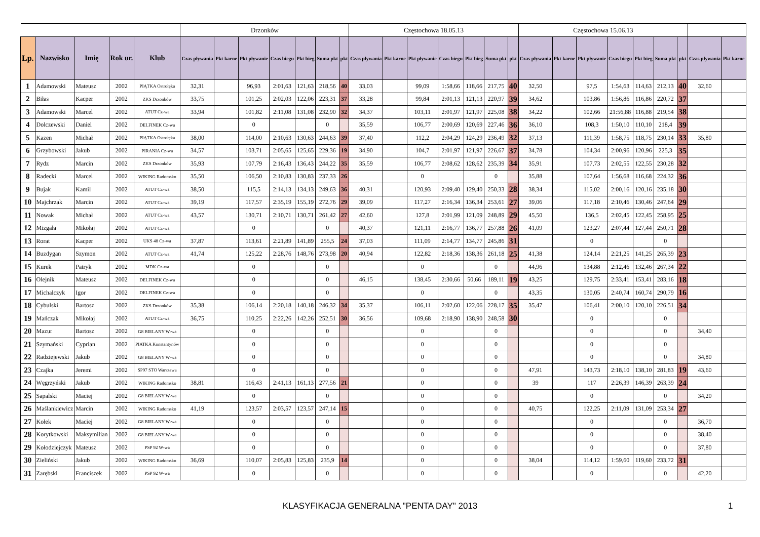| | | | | | Drzonków | | | | | | | Częstochowa 18.05.13 | | | | | | | Częstochowa 15.06.13 | | | | | | | | |
| Lp. | Nazwisko | Imię | Rok ur. | Klub | Czas pływania | Pkt karne | Pkt pływanie | Czas biegu | Pkt bieg | Suma pkt | pkt | Czas pływania | Pkt karne | Pkt pływanie | Czas biegu | Pkt bieg | Suma pkt | pkt | Czas pływania | Pkt karne | Pkt pływanie | Czas biegu | Pkt bieg | Suma pkt | pkt | Czas pływania | Pkt karne |
| 1 | Adamowski | Mateusz | 2002 | PIĄTKA Ostrołęka | 32,31 | | 96,93 | 2:01,63 | 121,63 | 218,56 | 40 | 33,03 | | 99,09 | 1:58,66 | 118,66 | 217,75 | 40 | 32,50 | | 97,5 | 1:54,63 | 114,63 | 212,13 | 40 | 32,60 | |
| 2 | Biłas | Kacper | 2002 | ZKS Drzonków | 33,75 | | 101,25 | 2:02,03 | 122,06 | 223,31 | 37 | 33,28 | | 99,84 | 2:01,13 | 121,13 | 220,97 | 39 | 34,62 | | 103,86 | 1:56,86 | 116,86 | 220,72 | 37 | | |
| 3 | Adamowski | Marcel | 2002 | ATUT Cz-wa | 33,94 | | 101,82 | 2:11,08 | 131,08 | 232,90 | 32 | 34,37 | | 103,11 | 2:01,97 | 121,97 | 225,08 | 38 | 34,22 | | 102,66 | 21:56,88 | 116,88 | 219,54 | 38 | | |
| 4 | Dolczewski | Daniel | 2002 | DELFINEK Cz-wa | | | 0 | | | 0 | | 35,59 | | 106,77 | 2:00,69 | 120,69 | 227,46 | 36 | 36,10 | | 108,3 | 1:50,10 | 110,10 | 218,4 | 39 | | |
| 5 | Kazen | Michał | 2002 | PIĄTKA Ostrołęka | 38,00 | | 114,00 | 2:10,63 | 130,63 | 244,63 | 39 | 37,40 | | 112,2 | 2:04,29 | 124,29 | 236,49 | 32 | 37,13 | | 111,39 | 1:58,75 | 118,75 | 230,14 | 33 | 35,80 | |
| 6 | Grzybowski | Jakub | 2002 | PIRANIA Cz-wa | 34,57 | | 103,71 | 2:05,65 | 125,65 | 229,36 | 19 | 34,90 | | 104,7 | 2:01,97 | 121,97 | 226,67 | 37 | 34,78 | | 104,34 | 2:00,96 | 120,96 | 225,3 | 35 | | |
| 7 | Rydz | Marcin | 2002 | ZKS Drzonków | 35,93 | | 107,79 | 2:16,43 | 136,43 | 244,22 | 35 | 35,59 | | 106,77 | 2:08,62 | 128,62 | 235,39 | 34 | 35,91 | | 107,73 | 2:02,55 | 122,55 | 230,28 | 32 | | |
| 8 | Radecki | Marcel | 2002 | WIKING Radomsko | 35,50 | | 106,50 | 2:10,83 | 130,83 | 237,33 | 26 | | | 0 | | | 0 | | 35,88 | | 107,64 | 1:56,68 | 116,68 | 224,32 | 36 | | |
| 9 | Bujak | Kamil | 2002 | ATUT Cz-wa | 38,50 | | 115,5 | 2:14,13 | 134,13 | 249,63 | 36 | 40,31 | | 120,93 | 2:09,40 | 129,40 | 250,33 | 28 | 38,34 | | 115,02 | 2:00,16 | 120,16 | 235,18 | 30 | | |
| 10 | Majchrzak | Marcin | 2002 | ATUT Cz-wa | 39,19 | | 117,57 | 2:35,19 | 155,19 | 272,76 | 29 | 39,09 | | 117,27 | 2:16,34 | 136,34 | 253,61 | 27 | 39,06 | | 117,18 | 2:10,46 | 130,46 | 247,64 | 29 | | |
| 11 | Nowak | Michał | 2002 | ATUT Cz-wa | 43,57 | | 130,71 | 2:10,71 | 130,71 | 261,42 | 27 | 42,60 | | 127,8 | 2:01,99 | 121,09 | 248,89 | 29 | 45,50 | | 136,5 | 2:02,45 | 122,45 | 258,95 | 25 | | |
| 12 | Mizgała | Mikołaj | 2002 | ATUT Cz-wa | | | 0 | | | 0 | | 40,37 | | 121,11 | 2:16,77 | 136,77 | 257,88 | 26 | 41,09 | | 123,27 | 2:07,44 | 127,44 | 250,71 | 28 | | |
| 13 | Rorat | Kacper | 2002 | UKS 48 Cz-wa | 37,87 | | 113,61 | 2:21,89 | 141,89 | 255,5 | 24 | 37,03 | | 111,09 | 2:14,77 | 134,77 | 245,86 | 31 | | | 0 | | | 0 | | | |
| 14 | Buzdygan | Szymon | 2002 | ATUT Cz-wa | 41,74 | | 125,22 | 2:28,76 | 148,76 | 273,98 | 20 | 40,94 | | 122,82 | 2:18,36 | 138,36 | 261,18 | 25 | 41,38 | | 124,14 | 2:21,25 | 141,25 | 265,39 | 23 | | |
| 15 | Kurek | Patryk | 2002 | MDK Cz-wa | | | 0 | | | 0 | | | | 0 | | | 0 | | 44,96 | | 134,88 | 2:12,46 | 132,46 | 267,34 | 22 | | |
| 16 | Olejnik | Mateusz | 2002 | DELFINEK Cz-wa | | | 0 | | | 0 | | 46,15 | | 138,45 | 2:30,66 | 50,66 | 189,11 | 19 | 43,25 | | 129,75 | 2:33,41 | 153,41 | 283,16 | 18 | | |
| 17 | Michalczyk | Igor | 2002 | DELFINEK Cz-wa | | | 0 | | | 0 | | | | 0 | | | 0 | | 43,35 | | 130,05 | 2:40,74 | 160,74 | 290,79 | 16 | | |
| 18 | Cybulski | Bartosz | 2002 | ZKS Drzonków | 35,38 | | 106,14 | 2:20,18 | 140,18 | 246,32 | 34 | 35,37 | | 106,11 | 2:02,60 | 122,06 | 228,17 | 35 | 35,47 | | 106,41 | 2:00,10 | 120,10 | 226,51 | 34 | | |
| 19 | Mańczak | Mikołaj | 2002 | ATUT Cz-wa | 36,75 | | 110,25 | 2:22,26 | 142,26 | 252,51 | 30 | 36,56 | | 109,68 | 2:18,90 | 138,90 | 248,58 | 30 | | | 0 | | | 0 | | | |
| 20 | Mazur | Bartosz | 2002 | G8 BIELANY W-wa | | | 0 | | | 0 | | | | 0 | | | 0 | | | | 0 | | | 0 | | 34,40 | |
| 21 | Szymański | Cyprian | 2002 | PIATKA Konstantynów | | | 0 | | | 0 | | | | 0 | | | 0 | | | | 0 | | | 0 | | | |
| 22 | Radziejewski | Jakub | 2002 | G8 BIELANY W-wa | | | 0 | | | 0 | | | | 0 | | | 0 | | | | 0 | | | 0 | | 34,80 | |
| 23 | Czajka | Jeremi | 2002 | SP97 STO Warszawa | | | 0 | | | 0 | | | | 0 | | | 0 | | 47,91 | | 143,73 | 2:18,10 | 138,10 | 281,83 | 19 | 43,60 | |
| 24 | Węgrzyński | Jakub | 2002 | WIKING Radomsko | 38,81 | | 116,43 | 2:41,13 | 161,13 | 277,56 | 21 | | | 0 | | | 0 | | 39 | | 117 | 2:26,39 | 146,39 | 263,39 | 24 | | |
| 25 | Sapalski | Maciej | 2002 | G8 BIELANY W-wa | | | 0 | | | 0 | | | | 0 | | | 0 | | | | 0 | | | 0 | | 34,20 | |
| 26 | Maślankiewicz | Marcin | 2002 | WIKING Radomsko | 41,19 | | 123,57 | 2:03,57 | 123,57 | 247,14 | 15 | | | 0 | | | 0 | | 40,75 | | 122,25 | 2:11,09 | 131,09 | 253,34 | 27 | | |
| 27 | Kołek | Maciej | 2002 | G8 BIELANY W-wa | | | 0 | | | 0 | | | | 0 | | | 0 | | | | 0 | | | 0 | | 36,70 | |
| 28 | Korytkowski | Maksymilian | 2002 | G8 BIELANY W-wa | | | 0 | | | 0 | | | | 0 | | | 0 | | | | 0 | | | 0 | | 38,40 | |
| 29 | Kołodziejczyk | Mateusz | 2002 | PSP 92 W-wa | | | 0 | | | 0 | | | | 0 | | | 0 | | | | 0 | | | 0 | | 37,80 | |
| 30 | Zieliński | Jakub | 2002 | WIKING Radomsko | 36,69 | | 110,07 | 2:05,83 | 125,83 | 235,9 | 14 | | | 0 | | | 0 | | 38,04 | | 114,12 | 1:59,60 | 119,60 | 233,72 | 31 | | |
| 31 | Zarębski | Franciszek | 2002 | PSP 92 W-wa | | | 0 | | | 0 | | | | 0 | | | 0 | | | | 0 | | | 0 | | 42,20 | |
KLASYFIKACJA GENERALNA "PENTA DAY" 2013 1